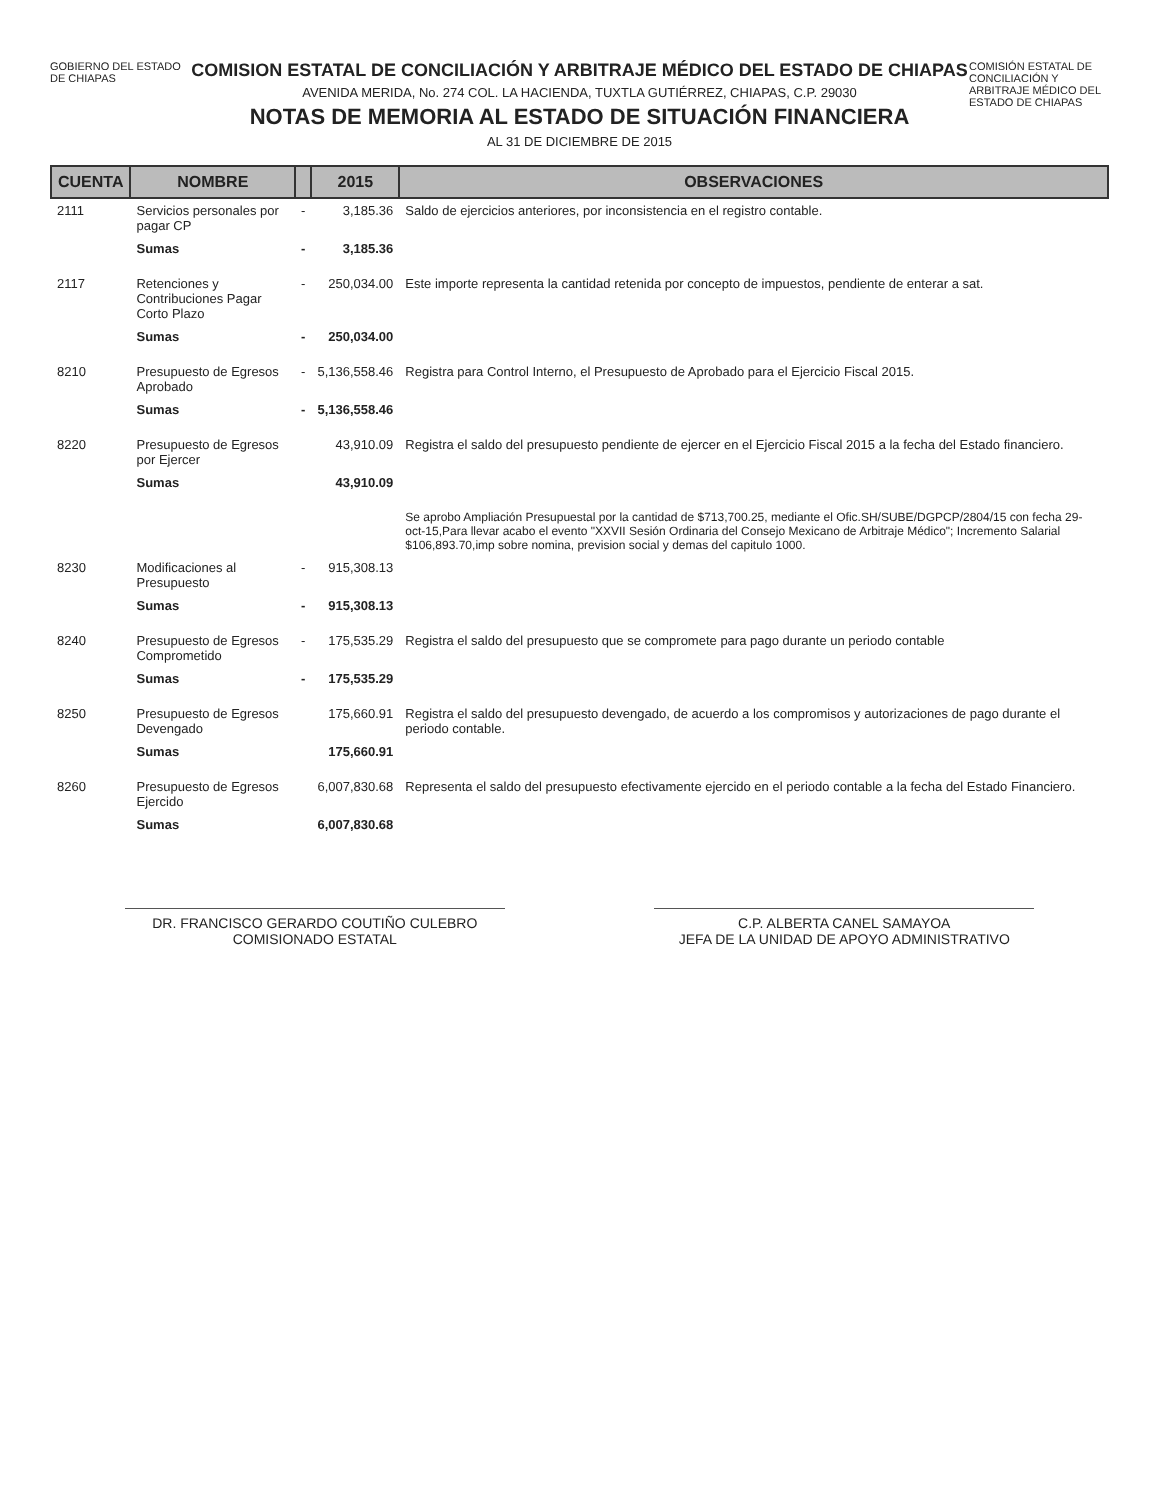GOBIERNO DEL ESTADO DE CHIAPAS
COMISION ESTATAL DE CONCILIACIÓN Y ARBITRAJE MÉDICO DEL ESTADO DE CHIAPAS
AVENIDA MERIDA, No. 274 COL. LA HACIENDA, TUXTLA GUTIÉRREZ, CHIAPAS, C.P. 29030
NOTAS DE MEMORIA AL ESTADO DE SITUACIÓN FINANCIERA
AL 31 DE DICIEMBRE DE 2015
COMISIÓN ESTATAL DE CONCILIACIÓN Y ARBITRAJE MÉDICO DEL ESTADO DE CHIAPAS
| CUENTA | NOMBRE | | 2015 | OBSERVACIONES |
| --- | --- | --- | --- | --- |
| 2111 | Servicios personales por pagar CP | - | 3,185.36 | Saldo de ejercicios anteriores, por inconsistencia en el registro contable. |
| | Sumas | - | 3,185.36 | |
| 2117 | Retenciones y Contribuciones Pagar Corto Plazo | - | 250,034.00 | Este importe representa la cantidad retenida por concepto de impuestos, pendiente de enterar a sat. |
| | Sumas | - | 250,034.00 | |
| 8210 | Presupuesto de Egresos Aprobado | - | 5,136,558.46 | Registra para Control Interno, el Presupuesto de Aprobado para el Ejercicio Fiscal 2015. |
| | Sumas | - | 5,136,558.46 | |
| 8220 | Presupuesto de Egresos por Ejercer | | 43,910.09 | Registra el saldo del presupuesto pendiente de ejercer en el Ejercicio Fiscal 2015 a la fecha del Estado financiero. |
| | Sumas | | 43,910.09 | |
| | | | | Se aprobo Ampliación Presupuestal por la cantidad de $713,700.25, mediante el Ofic.SH/SUBE/DGPCP/2804/15 con fecha 29-oct-15,Para llevar acabo el evento "XXVII Sesión Ordinaria del Consejo Mexicano de Arbitraje Médico"; Incremento Salarial $106,893.70,imp sobre nomina, prevision social y demas del capitulo 1000. |
| 8230 | Modificaciones al Presupuesto | - | 915,308.13 | |
| | Sumas | - | 915,308.13 | |
| 8240 | Presupuesto de Egresos Comprometido | - | 175,535.29 | Registra el saldo del presupuesto que se compromete para pago durante un periodo contable |
| | Sumas | - | 175,535.29 | |
| 8250 | Presupuesto de Egresos Devengado | | 175,660.91 | Registra el saldo del presupuesto devengado, de acuerdo a los compromisos y autorizaciones de pago durante el periodo contable. |
| | Sumas | | 175,660.91 | |
| 8260 | Presupuesto de Egresos Ejercido | | 6,007,830.68 | Representa el saldo del presupuesto efectivamente ejercido en el periodo contable a la fecha del Estado Financiero. |
| | Sumas | | 6,007,830.68 | |
DR. FRANCISCO GERARDO COUTIÑO CULEBRO
COMISIONADO ESTATAL
C.P. ALBERTA CANEL SAMAYOA
JEFA DE LA UNIDAD DE APOYO ADMINISTRATIVO